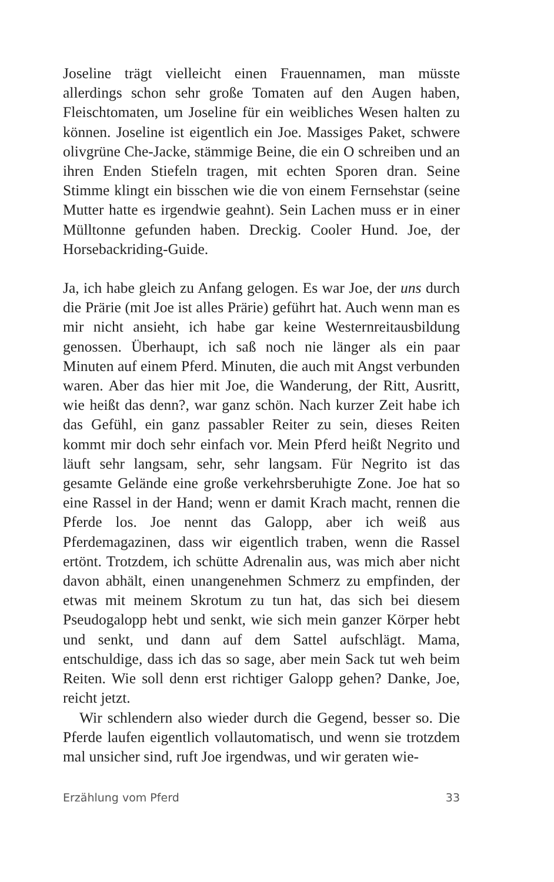Joseline trägt vielleicht einen Frauennamen, man müsste allerdings schon sehr große Tomaten auf den Augen haben, Fleischtomaten, um Joseline für ein weibliches Wesen halten zu können. Joseline ist eigentlich ein Joe. Massiges Paket, schwere olivgrüne Che-Jacke, stämmige Beine, die ein O schreiben und an ihren Enden Stiefeln tragen, mit echten Sporen dran. Seine Stimme klingt ein bisschen wie die von einem Fernsehstar (seine Mutter hatte es irgendwie geahnt). Sein Lachen muss er in einer Mülltonne gefunden haben. Dreckig. Cooler Hund. Joe, der Horsebackriding-Guide.
Ja, ich habe gleich zu Anfang gelogen. Es war Joe, der uns durch die Prärie (mit Joe ist alles Prärie) geführt hat. Auch wenn man es mir nicht ansieht, ich habe gar keine Westernreitausbildung genossen. Überhaupt, ich saß noch nie länger als ein paar Minuten auf einem Pferd. Minuten, die auch mit Angst verbunden waren. Aber das hier mit Joe, die Wanderung, der Ritt, Ausritt, wie heißt das denn?, war ganz schön. Nach kurzer Zeit habe ich das Gefühl, ein ganz passabler Reiter zu sein, dieses Reiten kommt mir doch sehr einfach vor. Mein Pferd heißt Negrito und läuft sehr langsam, sehr, sehr langsam. Für Negrito ist das gesamte Gelände eine große verkehrsberuhigte Zone. Joe hat so eine Rassel in der Hand; wenn er damit Krach macht, rennen die Pferde los. Joe nennt das Galopp, aber ich weiß aus Pferdemagazinen, dass wir eigentlich traben, wenn die Rassel ertönt. Trotzdem, ich schütte Adrenalin aus, was mich aber nicht davon abhält, einen unangenehmen Schmerz zu empfinden, der etwas mit meinem Skrotum zu tun hat, das sich bei diesem Pseudogalopp hebt und senkt, wie sich mein ganzer Körper hebt und senkt, und dann auf dem Sattel aufschlägt. Mama, entschuldige, dass ich das so sage, aber mein Sack tut weh beim Reiten. Wie soll denn erst richtiger Galopp gehen? Danke, Joe, reicht jetzt.
Wir schlendern also wieder durch die Gegend, besser so. Die Pferde laufen eigentlich vollautomatisch, und wenn sie trotzdem mal unsicher sind, ruft Joe irgendwas, und wir geraten wie-
Erzählung vom Pferd 33